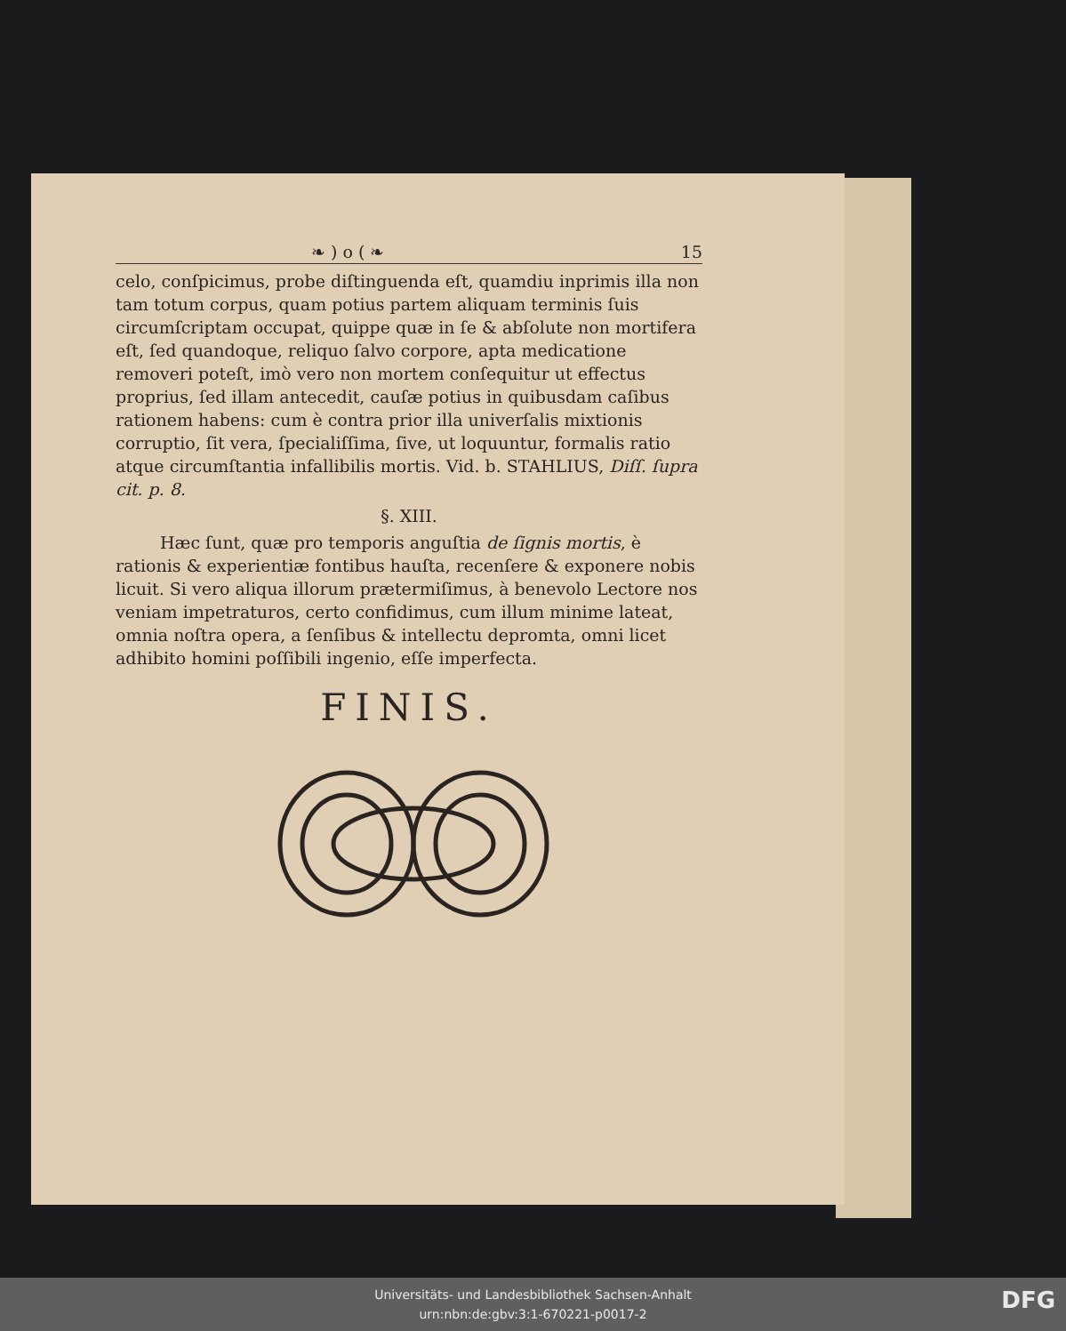❧ ) o ( ❧ 15
celo, conſpicimus, probe diſtinguenda eſt, quamdiu inprimis illa non tam totum corpus, quam potius partem aliquam terminis ſuis circumſcriptam occupat, quippe quæ in ſe & abſolute non mortifera eſt, ſed quandoque, reliquo ſalvo corpore, apta medicatione removeri poteſt, imò vero non mortem conſequitur ut effectus proprius, ſed illam antecedit, cauſæ potius in quibusdam caſibus rationem habens: cum è contra prior illa univerſalis mixtionis corruptio, ſit vera, ſpecialiſſima, ſive, ut loquuntur, formalis ratio atque circumſtantia infallibilis mortis. Vid. b. STAHLIUS, Diſſ. ſupra cit. p. 8.
§. XIII.
Hæc ſunt, quæ pro temporis anguſtia de ſignis mortis, è rationis & experientiæ fontibus hauſta, recenſere & exponere nobis licuit. Si vero aliqua illorum prætermiſimus, à benevolo Lectore nos veniam impetraturos, certo confidimus, cum illum minime lateat, omnia noſtra opera, a ſenſibus & intellectu depromta, omni licet adhibito homini poſſibili ingenio, eſſe imperfecta.
FINIS.
Universitäts- und Landesbibliothek Sachsen-Anhalt
urn:nbn:de:gbv:3:1-670221-p0017-2
DFG